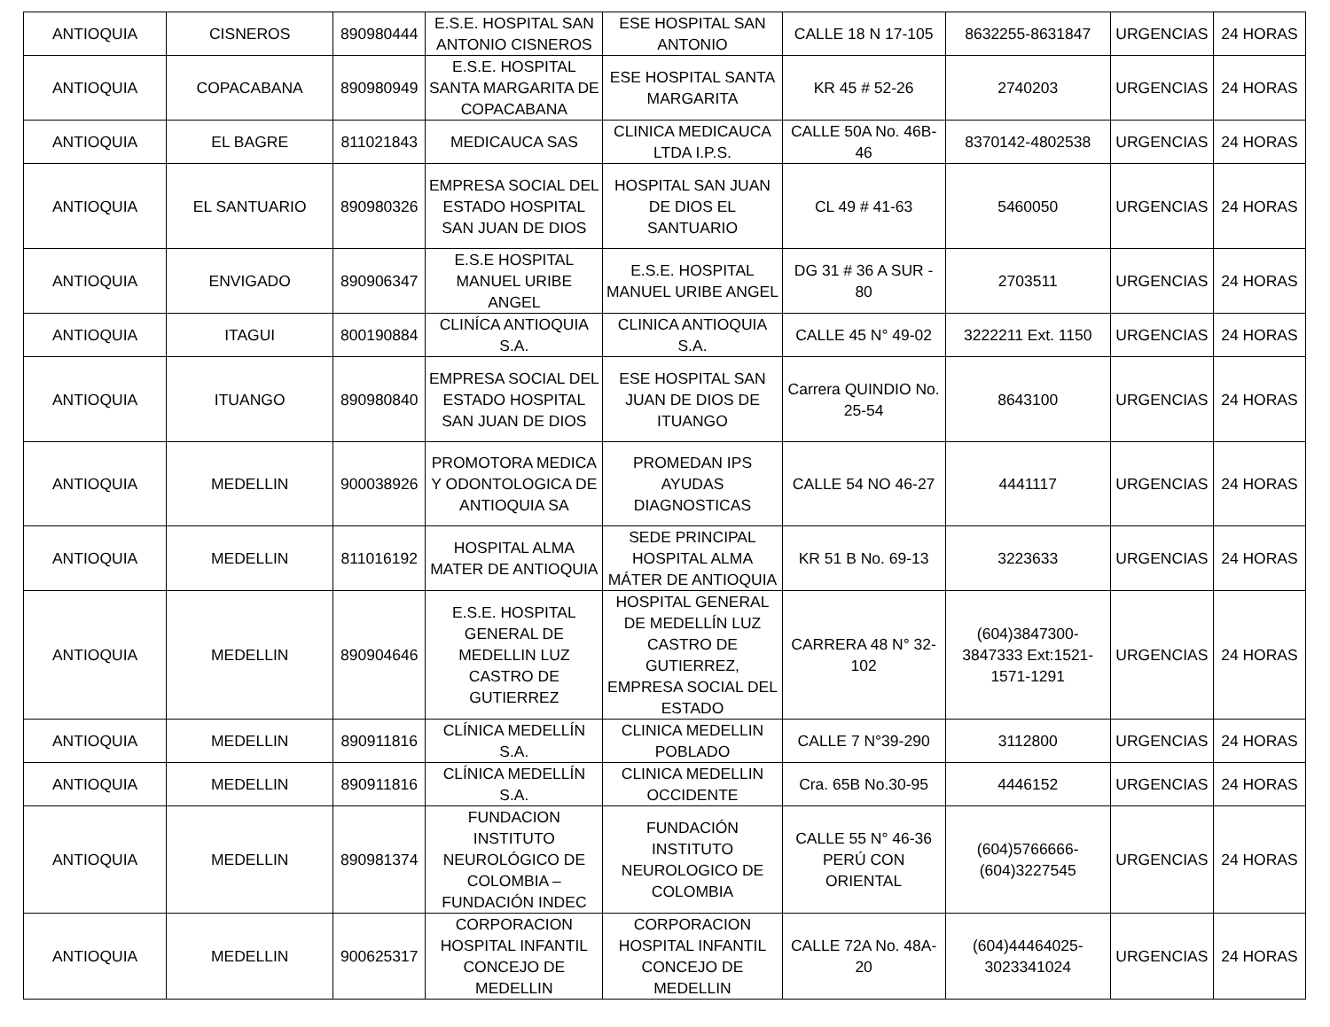| ANTIOQUIA | CISNEROS | 890980444 | E.S.E. HOSPITAL SAN ANTONIO CISNEROS | ESE HOSPITAL SAN ANTONIO | CALLE 18 N 17-105 | 8632255-8631847 | URGENCIAS | 24 HORAS |
| ANTIOQUIA | COPACABANA | 890980949 | E.S.E. HOSPITAL SANTA MARGARITA DE COPACABANA | ESE HOSPITAL SANTA MARGARITA | KR 45 # 52-26 | 2740203 | URGENCIAS | 24 HORAS |
| ANTIOQUIA | EL BAGRE | 811021843 | MEDICAUCA SAS | CLINICA MEDICAUCA LTDA I.P.S. | CALLE 50A No. 46B-46 | 8370142-4802538 | URGENCIAS | 24 HORAS |
| ANTIOQUIA | EL SANTUARIO | 890980326 | EMPRESA SOCIAL DEL ESTADO HOSPITAL SAN JUAN DE DIOS | HOSPITAL SAN JUAN DE DIOS EL SANTUARIO | CL 49 # 41-63 | 5460050 | URGENCIAS | 24 HORAS |
| ANTIOQUIA | ENVIGADO | 890906347 | E.S.E HOSPITAL MANUEL URIBE ANGEL | E.S.E. HOSPITAL MANUEL URIBE ANGEL | DG 31 # 36 A SUR - 80 | 2703511 | URGENCIAS | 24 HORAS |
| ANTIOQUIA | ITAGUI | 800190884 | CLINÍCA ANTIOQUIA S.A. | CLINICA ANTIOQUIA S.A. | CALLE 45 N° 49-02 | 3222211 Ext. 1150 | URGENCIAS | 24 HORAS |
| ANTIOQUIA | ITUANGO | 890980840 | EMPRESA SOCIAL DEL ESTADO HOSPITAL SAN JUAN DE DIOS | ESE HOSPITAL SAN JUAN DE DIOS DE ITUANGO | Carrera QUINDIO No. 25-54 | 8643100 | URGENCIAS | 24 HORAS |
| ANTIOQUIA | MEDELLIN | 900038926 | PROMOTORA MEDICA Y ODONTOLOGICA DE ANTIOQUIA SA | PROMEDAN IPS AYUDAS DIAGNOSTICAS | CALLE 54 NO 46-27 | 4441117 | URGENCIAS | 24 HORAS |
| ANTIOQUIA | MEDELLIN | 811016192 | HOSPITAL ALMA MATER DE ANTIOQUIA | SEDE PRINCIPAL HOSPITAL ALMA MÁTER DE ANTIOQUIA | KR 51 B No. 69-13 | 3223633 | URGENCIAS | 24 HORAS |
| ANTIOQUIA | MEDELLIN | 890904646 | E.S.E. HOSPITAL GENERAL DE MEDELLIN LUZ CASTRO DE GUTIERREZ | HOSPITAL GENERAL DE MEDELLÍN LUZ CASTRO DE GUTIERREZ, EMPRESA SOCIAL DEL ESTADO | CARRERA 48 N° 32-102 | (604)3847300-3847333 Ext:1521-1571-1291 | URGENCIAS | 24 HORAS |
| ANTIOQUIA | MEDELLIN | 890911816 | CLÍNICA MEDELLÍN S.A. | CLINICA MEDELLIN POBLADO | CALLE 7 N°39-290 | 3112800 | URGENCIAS | 24 HORAS |
| ANTIOQUIA | MEDELLIN | 890911816 | CLÍNICA MEDELLÍN S.A. | CLINICA MEDELLIN OCCIDENTE | Cra. 65B No.30-95 | 4446152 | URGENCIAS | 24 HORAS |
| ANTIOQUIA | MEDELLIN | 890981374 | FUNDACION INSTITUTO NEUROLÓGICO DE COLOMBIA – FUNDACIÓN INDEC | FUNDACIÓN INSTITUTO NEUROLOGICO DE COLOMBIA | CALLE 55 N° 46-36 PERÚ CON ORIENTAL | (604)5766666-(604)3227545 | URGENCIAS | 24 HORAS |
| ANTIOQUIA | MEDELLIN | 900625317 | CORPORACION HOSPITAL INFANTIL CONCEJO DE MEDELLIN | CORPORACION HOSPITAL INFANTIL CONCEJO DE MEDELLIN | CALLE 72A No. 48A-20 | (604)44464025-3023341024 | URGENCIAS | 24 HORAS |